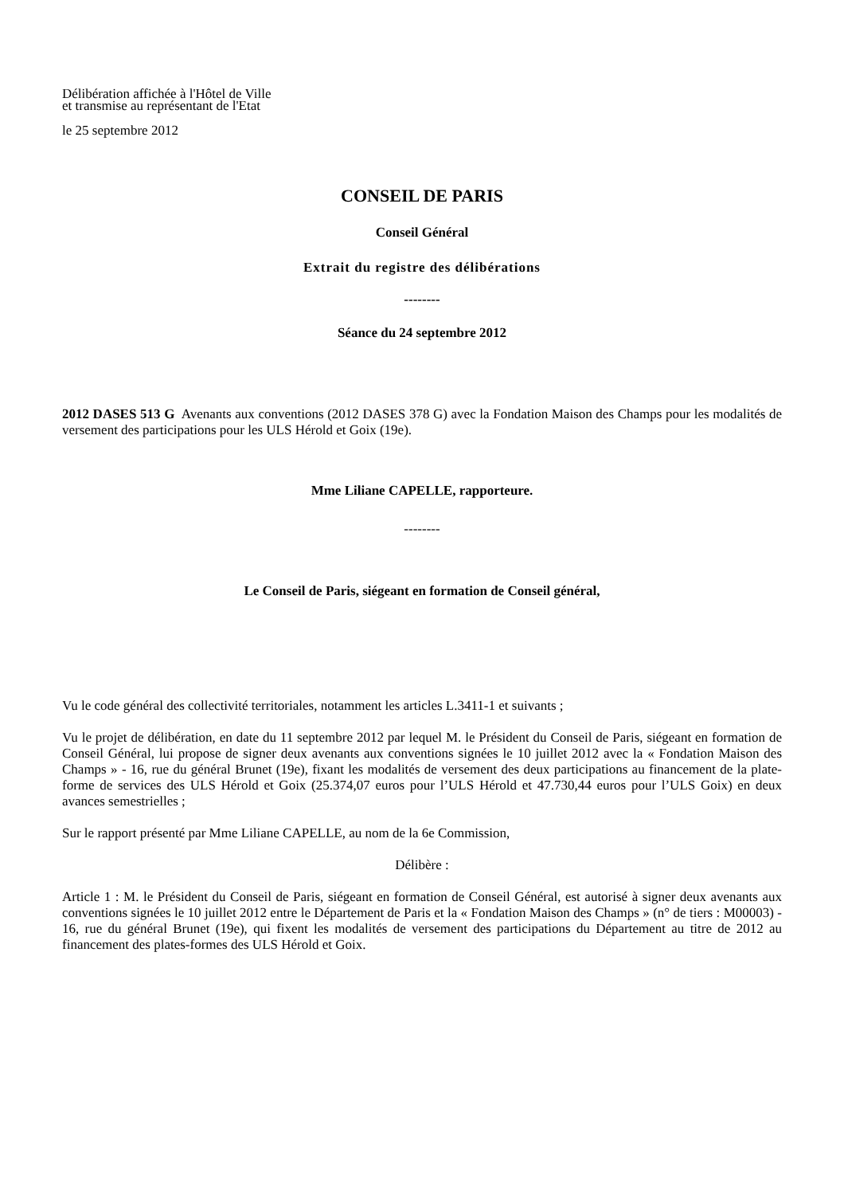Délibération affichée à l'Hôtel de Ville
et transmise au représentant de l'Etat
le 25 septembre 2012
CONSEIL DE PARIS
Conseil Général
Extrait du registre des délibérations
--------
Séance du 24 septembre 2012
2012 DASES 513 G Avenants aux conventions (2012 DASES 378 G) avec la Fondation Maison des Champs pour les modalités de versement des participations pour les ULS Hérold et Goix (19e).
Mme Liliane CAPELLE, rapporteure.
--------
Le Conseil de Paris, siégeant en formation de Conseil général,
Vu le code général des collectivité territoriales, notamment les articles L.3411-1 et suivants ;
Vu le projet de délibération, en date du 11 septembre 2012 par lequel M. le Président du Conseil de Paris, siégeant en formation de Conseil Général, lui propose de signer deux avenants aux conventions signées le 10 juillet 2012 avec la « Fondation Maison des Champs » - 16, rue du général Brunet (19e), fixant les modalités de versement des deux participations au financement de la plate-forme de services des ULS Hérold et Goix (25.374,07 euros pour l’ULS Hérold et 47.730,44 euros pour l’ULS Goix) en deux avances semestrielles ;
Sur le rapport présenté par Mme Liliane CAPELLE, au nom de la 6e Commission,
Délibère :
Article 1 : M. le Président du Conseil de Paris, siégeant en formation de Conseil Général, est autorisé à signer deux avenants aux conventions signées le 10 juillet 2012 entre le Département de Paris et la « Fondation Maison des Champs » (n° de tiers : M00003) - 16, rue du général Brunet (19e), qui fixent les modalités de versement des participations du Département au titre de 2012 au financement des plates-formes des ULS Hérold et Goix.